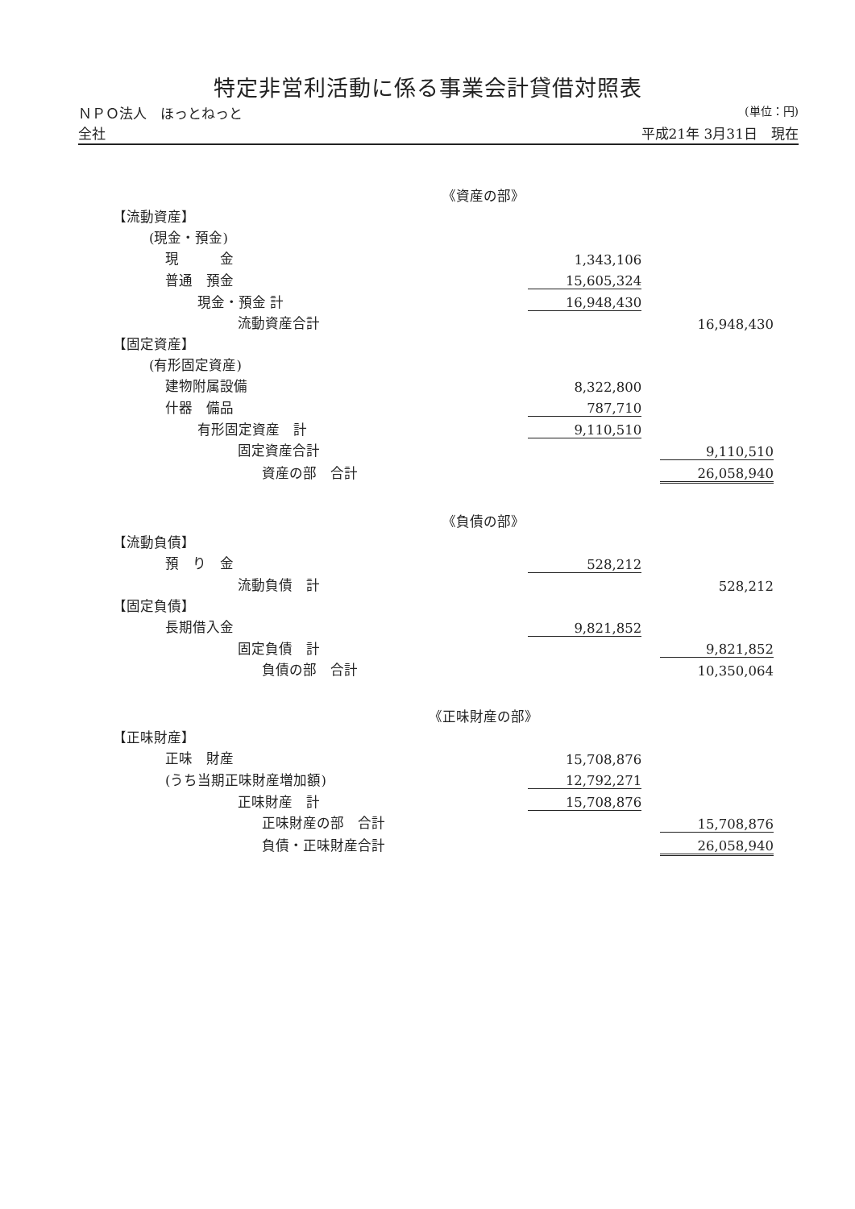特定非営利活動に係る事業会計貸借対照表
ＮＰＯ法人　ほっとねっと (単位：円)
全社 平成21年 3月31日　現在
| 《資産の部》 | | | |
| 【流動資産】 | | | |
| (現金・預金) | | | |
| 現 金 | 1,343,106 | | |
| 普通 預金 | 15,605,324 | | |
| 現金・預金 計 | 16,948,430 | | |
| 流動資産合計 | | | 16,948,430 |
| 【固定資産】 | | | |
| (有形固定資産) | | | |
| 建物附属設備 | 8,322,800 | | |
| 什器 備品 | 787,710 | | |
| 有形固定資産 計 | 9,110,510 | | |
| 固定資産合計 | | | 9,110,510 |
| 資産の部 合計 | | | 26,058,940 |
| 《負債の部》 | | | |
| 【流動負債】 | | | |
| 預 り 金 | 528,212 | | |
| 流動負債 計 | | | 528,212 |
| 【固定負債】 | | | |
| 長期借入金 | 9,821,852 | | |
| 固定負債 計 | | | 9,821,852 |
| 負債の部 合計 | | | 10,350,064 |
| 《正味財産の部》 | | | |
| 【正味財産】 | | | |
| 正味 財産 | 15,708,876 | | |
| (うち当期正味財産増加額) | 12,792,271 | | |
| 正味財産 計 | 15,708,876 | | |
| 正味財産の部 合計 | | | 15,708,876 |
| 負債・正味財産合計 | | | 26,058,940 |